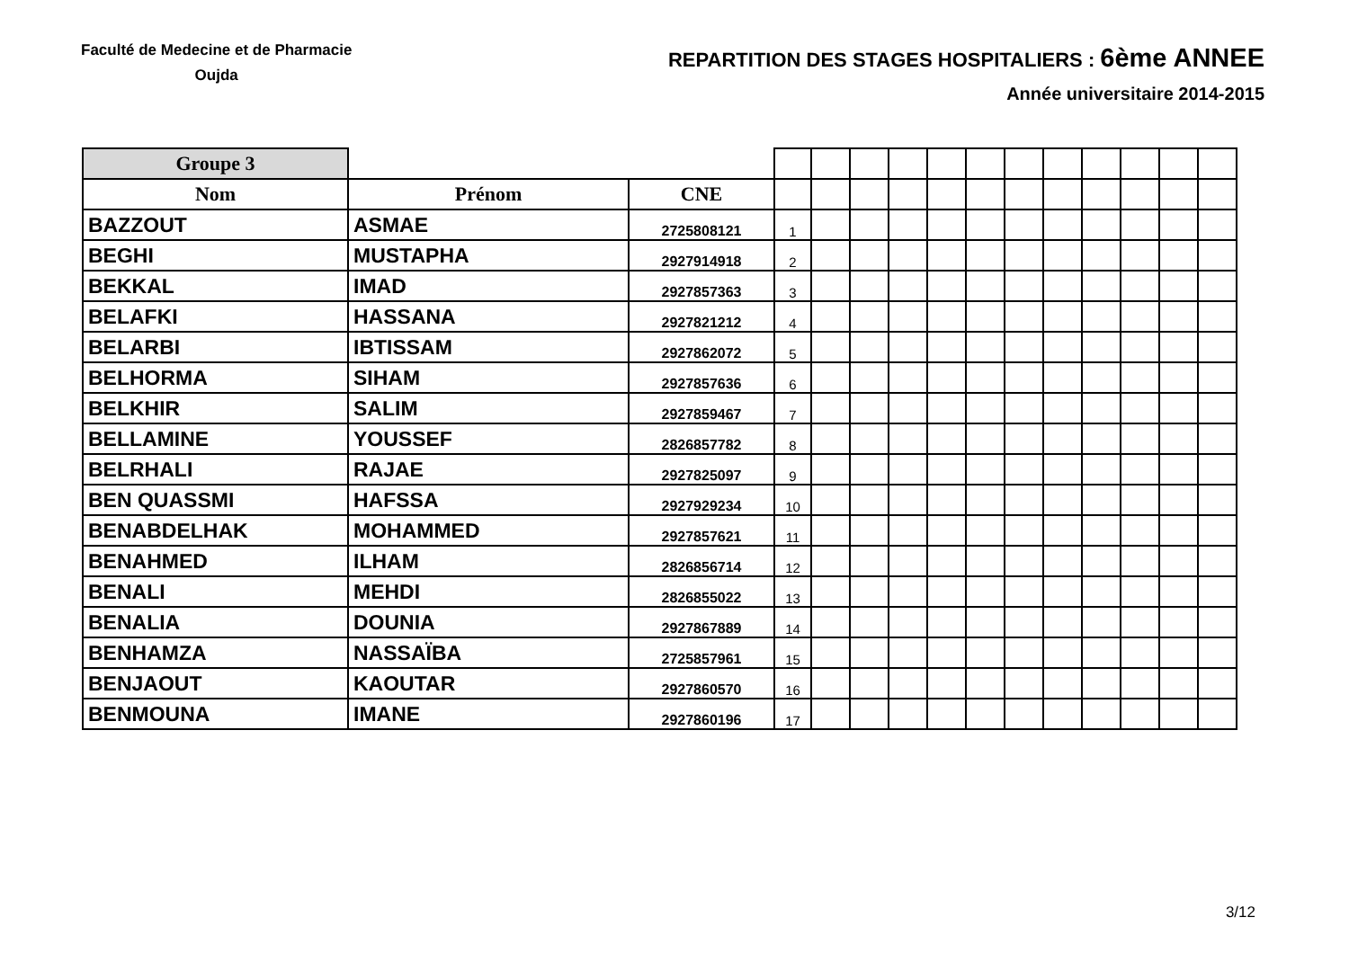Faculté de Medecine et de Pharmacie
Oujda
REPARTITION DES STAGES HOSPITALIERS : 6ème ANNEE
Année universitaire 2014-2015
| Groupe 3 | | | | | | | | | | | | | | |
| Nom | Prénom | CNE | | | | | | | | | | | | |
| BAZZOUT | ASMAE | 2725808121 | 1 | | | | | | | | | | | |
| BEGHI | MUSTAPHA | 2927914918 | 2 | | | | | | | | | | | |
| BEKKAL | IMAD | 2927857363 | 3 | | | | | | | | | | | |
| BELAFKI | HASSANA | 2927821212 | 4 | | | | | | | | | | | |
| BELARBI | IBTISSAM | 2927862072 | 5 | | | | | | | | | | | |
| BELHORMA | SIHAM | 2927857636 | 6 | | | | | | | | | | | |
| BELKHIR | SALIM | 2927859467 | 7 | | | | | | | | | | | |
| BELLAMINE | YOUSSEF | 2826857782 | 8 | | | | | | | | | | | |
| BELRHALI | RAJAE | 2927825097 | 9 | | | | | | | | | | | |
| BEN QUASSMI | HAFSSA | 2927929234 | 10 | | | | | | | | | | | |
| BENABDELHAK | MOHAMMED | 2927857621 | 11 | | | | | | | | | | | |
| BENAHMED | ILHAM | 2826856714 | 12 | | | | | | | | | | | |
| BENALI | MEHDI | 2826855022 | 13 | | | | | | | | | | | |
| BENALIA | DOUNIA | 2927867889 | 14 | | | | | | | | | | | |
| BENHAMZA | NASSAÏBA | 2725857961 | 15 | | | | | | | | | | | |
| BENJAOUT | KAOUTAR | 2927860570 | 16 | | | | | | | | | | | |
| BENMOUNA | IMANE | 2927860196 | 17 | | | | | | | | | | | |
3/12